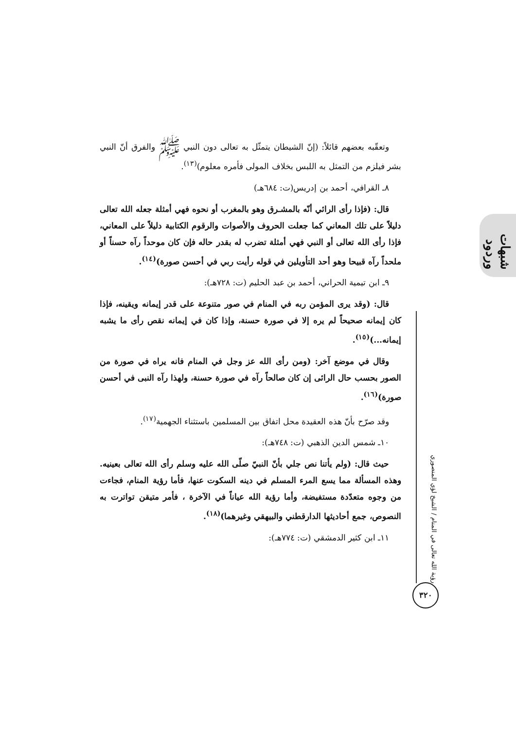وتعقّبه بعضهم قائلاً: (إنّ الشيطان يتمثّل به تعالى دون النبي ﷺ والفرق أنّ النبي بشر فيلزم من التمثل به اللبس بخلاف المولى فأمره معلوم)<sup>(١٣)</sup>.
٨ـ القرافي، أحمد بن إدريس(ت: ٦٨٤هـ)
قال: (فإذا رأى الرائي أنّه بالمشـرق وهو بالمغرب أو نحوه فهي أمثلة جعله الله تعالى دليلاً على تلك المعاني كما جعلت الحروف والأصوات والرقوم الكتابية دليلاً على المعاني، فإذا رأى الله تعالى أو النبي فهي أمثلة تضرب له بقدر حاله فإن كان موحداً رآه حسناً أو ملحداً رآه قبيحا وهو أحد التأويلين في قوله رأيت ربي في أحسن صورة)<sup>(١٤)</sup>.
٩ـ ابن تيمية الحراني، أحمد بن عبد الحليم (ت: ٧٢٨هـ):
قال: (وقد يرى المؤمن ربه في المنام في صور متنوعة على قدر إيمانه ويقينه، فإذا كان إيمانه صحيحاً لم يره إلا في صورة حسنة، وإذا كان في إيمانه نقص رأى ما يشبه إيمانه...)<sup>(١٥)</sup>.
وقال في موضع آخر: (ومن رأى الله عز وجل في المنام فانه يراه في صورة من الصور بحسب حال الرائى إن كان صالحاً رآه في صورة حسنة، ولهذا رآه النبى في أحسن صورة)<sup>(١٦)</sup>.
وقد صرّح بأنّ هذه العقيدة محل اتفاق بين المسلمين باستثناء الجهمية<sup>(١٧)</sup>.
١٠ـ شمس الدين الذهبي (ت: ٧٤٨هـ):
حيث قال: (ولم يأتنا نص جلي بأنّ النبيّ صلّى الله عليه وسلم رأى الله تعالى بعينيه. وهذه المسألة مما يسع المرء المسلم في دينه السكوت عنها، فأما رؤية المنام، فجاءت من وجوه متعدّدة مستفيضة، وأما رؤية الله عياناً في الآخرة ، فأمر متيقن تواترت به النصوص، جمع أحاديثها الدارقطني والبيهقي وغيرهما)<sup>(١٨)</sup>.
١١ـ ابن كثير الدمشقي (ت: ٧٧٤هـ):
شبهات وردود
رؤية الله تعالى في المنام / الشيخ لؤي المنصوري
٣٢٠